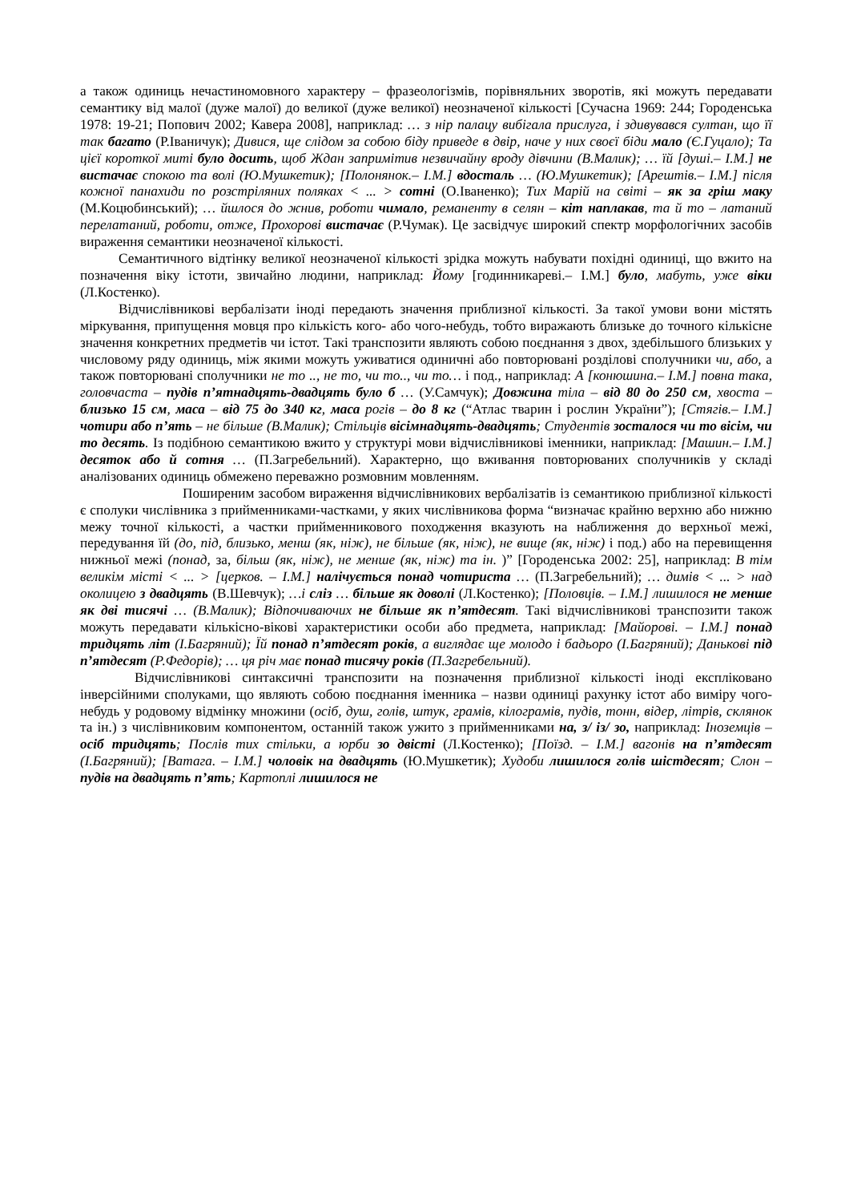а також одиниць нечастиномовного характеру – фразеологізмів, порівняльних зворотів, які можуть передавати семантику від малої (дуже малої) до великої (дуже великої) неозначеної кількості [Сучасна 1969: 244; Городенська 1978: 19-21; Попович 2002; Кавера 2008], наприклад: … з нір палацу вибігала прислуга, і здивувався султан, що її так багато (Р.Іваничук); Дивися, ще слідом за собою біду приведе в двір, наче у них своєї біди мало (Є.Гуцало); Та цієї короткої миті було досить, щоб Ждан запримітив незвичайну вроду дівчини (В.Малик); … їй [душі.– І.М.] не вистачає спокою та волі (Ю.Мушкетик); [Полонянок.– І.М.] вдосталь … (Ю.Мушкетик); [Арештів.– І.М.] після кожної панахиди по розстріляних поляках < ... > сотні (О.Іваненко); Тих Марій на світі – як за гріш маку (М.Коцюбинський); … йшлося до жнив, роботи чимало, реманенту в селян – кіт наплакав, та й то – латаний перелатаний, роботи, отже, Прохорові вистачає (Р.Чумак). Це засвідчує широкий спектр морфологічних засобів вираження семантики неозначеної кількості.
Семантичного відтінку великої неозначеної кількості зрідка можуть набувати похідні одиниці, що вжито на позначення віку істоти, звичайно людини, наприклад: Йому [годинникареві.– І.М.] було, мабуть, уже віки (Л.Костенко).
Відчислівникові вербалізати іноді передають значення приблизної кількості. За такої умови вони містять міркування, припущення мовця про кількість кого- або чого-небудь, тобто виражають близьке до точного кількісне значення конкретних предметів чи істот. Такі транспозити являють собою поєднання з двох, здебільшого близьких у числовому ряду одиниць, між якими можуть уживатися одиничні або повторювані розділові сполучники чи, або, а також повторювані сполучники не то .., не то, чи то.., чи то… і под., наприклад: А [конюшина.– І.М.] повна така, головчаста – пудів п’ятнадцять-двадцять було б … (У.Самчук); Довжина тіла – від 80 до 250 см, хвоста – близько 15 см, маса – від 75 до 340 кг, маса рогів – до 8 кг (“Атлас тварин і рослин України”); [Стягів.– І.М.] чотири або п’ять – не більше (В.Малик); Стільців вісімнадцять-двадцять; Студентів зосталося чи то вісім, чи то десять. Із подібною семантикою вжито у структурі мови відчислівникові іменники, наприклад: [Машин.– І.М.] десяток або й сотня … (П.Загребельний). Характерно, що вживання повторюваних сполучників у складі аналізованих одиниць обмежено переважно розмовним мовленням.
Поширеним засобом вираження відчислівникових вербалізатів із семантикою приблизної кількості є сполуки числівника з прийменниками-частками, у яких числівникова форма “визначає крайню верхню або нижню межу точної кількості, а частки прийменникового походження вказують на наближення до верхньої межі, передування їй (до, під, близько, менш (як, ніж), не більше (як, ніж), не вище (як, ніж) і под.) або на перевищення нижньої межі (понад, за, більш (як, ніж), не менше (як, ніж) та ін. )” [Городенська 2002: 25], наприклад: В тім великім місті < ... > [церков. – І.М.] налічується понад чотириста … (П.Загребельний); … димів < ... > над околицею з двадцять (В.Шевчук); …і сліз … більше як доволі (Л.Костенко); [Половців. – І.М.] лишилося не менше як дві тисячі … (В.Малик); Відпочиваючих не більше як п’ятдесят. Такі відчислівникові транспозити також можуть передавати кількісно-вікові характеристики особи або предмета, наприклад: [Майорові. – І.М.] понад тридцять літ (І.Багряний); Їй понад п’ятдесят років, а виглядає ще молодо і бадьоро (І.Багряний); Данькові під п’ятдесят (Р.Федорів); … ця річ має понад тисячу років (П.Загребельний).
Відчислівникові синтаксичні транспозити на позначення приблизної кількості іноді експліковано інверсійними сполуками, що являють собою поєднання іменника – назви одиниці рахунку істот або виміру чого-небудь у родовому відмінку множини (осіб, душ, голів, штук, грамів, кілограмів, пудів, тонн, відер, літрів, склянок та ін.) з числівниковим компонентом, останній також ужито з прийменниками на, з/ із/ зо, наприклад: Іноземців – осіб тридцять; Послів тих стільки, а юрби зо двісті (Л.Костенко); [Поїзд. – І.М.] вагонів на п’ятдесят (І.Багряний); [Ватага. – І.М.] чоловік на двадцять (Ю.Мушкетик); Худоби лишилося голів шістдесят; Слон – пудів на двадцять п’ять; Картоплі лишилося не